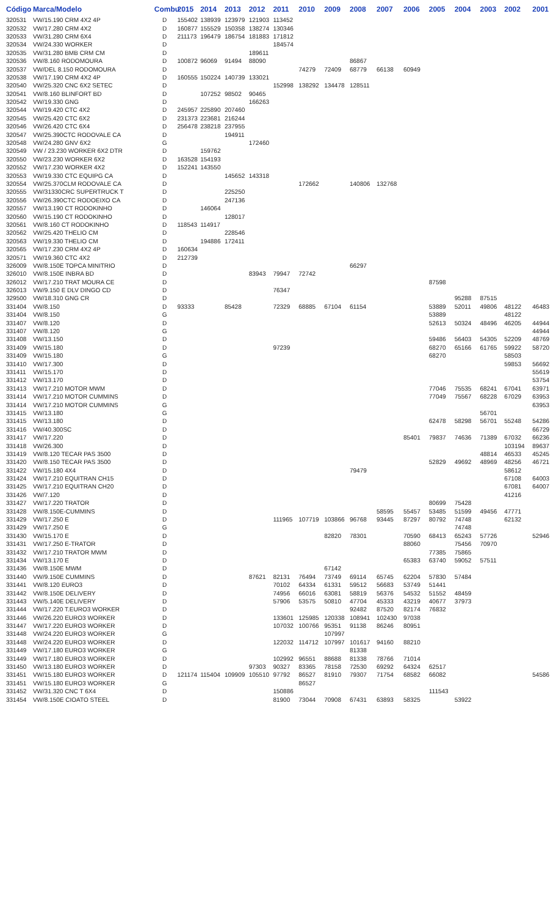| Código | Marca/Modelo | Combu | 2015 | 2014 | 2013 | 2012 | 2011 | 2010 | 2009 | 2008 | 2007 | 2006 | 2005 | 2004 | 2003 | 2002 | 2001 |
| --- | --- | --- | --- | --- | --- | --- | --- | --- | --- | --- | --- | --- | --- | --- | --- | --- | --- |
| 320531 | VW/15.190 CRM 4X2 4P | D | 155402 | 138939 | 123979 | 121903 | 113452 | | | | | | | | | | |
| 320532 | VW/17.280 CRM 4X2 | D | 160877 | 155529 | 150358 | 138274 | 130346 | | | | | | | | | | |
| 320533 | VW/31.280 CRM 6X4 | D | 211173 | 196479 | 186754 | 181883 | 171812 | | | | | | | | | | |
| 320534 | VW/24.330 WORKER | D | | | | | 184574 | | | | | | | | | | |
| 320535 | VW/31.280 BMB CRM CM | D | | | | 189611 | | | | | | | | | | | |
| 320536 | VW/8.160 RODOMOURA | D | 100872 | 96069 | 91494 | 88090 | | | | 86867 | | | | | | | |
| 320537 | VW/DEL 8.150 RODOMOURA | D | | | | | | 74279 | 72409 | 68779 | 66138 | 60949 | | | | | |
| 320538 | VW/17.190 CRM 4X2 4P | D | 160555 | 150224 | 140739 | 133021 | | | | | | | | | | | |
| 320540 | VW/25.320 CNC 6X2 SETEC | D | | | | | 152998 | 138292 | 134478 | 128511 | | | | | | | |
| 320541 | VW/8.160 BLINFORT BD | D | | 107252 | 98502 | 90465 | | | | | | | | | | | |
| 320542 | VW/19.330 GNG | D | | | | 166263 | | | | | | | | | | | |
| 320544 | VW/19.420 CTC 4X2 | D | 245957 | 225890 | 207460 | | | | | | | | | | | | |
| 320545 | VW/25.420 CTC 6X2 | D | 231373 | 223681 | 216244 | | | | | | | | | | | | |
| 320546 | VW/26.420 CTC 6X4 | D | 256478 | 238218 | 237955 | | | | | | | | | | | | |
| 320547 | VW/25.390CTC RODOVALE CA | D | | | 194911 | | | | | | | | | | | | |
| 320548 | VW/24.280 GNV 6X2 | G | | | | 172460 | | | | | | | | | | | |
| 320549 | VW / 23.230 WORKER 6X2 DTR | D | | 159762 | | | | | | | | | | | | | |
| 320550 | VW/23.230 WORKER 6X2 | D | 163528 | 154193 | | | | | | | | | | | | | |
| 320552 | VW/17.230 WORKER 4X2 | D | 152241 | 143550 | | | | | | | | | | | | | |
| 320553 | VW/19.330 CTC EQUIPG CA | D | | | 145652 | 143318 | | | | | | | | | | | |
| 320554 | VW/25.370CLM RODOVALE CA | D | | | | | | 172662 | | 140806 | 132768 | | | | | | |
| 320555 | VW/31330CRC SUPERTRUCK T | D | | | 225250 | | | | | | | | | | | | |
| 320556 | VW/26.390CTC RODOEIXO CA | D | | | 247136 | | | | | | | | | | | | |
| 320557 | VW/13.190 CT RODOKINHO | D | | 146064 | | | | | | | | | | | | | |
| 320560 | VW/15.190 CT RODOKINHO | D | | | 128017 | | | | | | | | | | | | |
| 320561 | VW/8.160 CT RODOKINHO | D | 118543 | 114917 | | | | | | | | | | | | | |
| 320562 | VW/25.420 THELIO CM | D | | | 228546 | | | | | | | | | | | | |
| 320563 | VW/19.330 THELIO CM | D | | 194886 | 172411 | | | | | | | | | | | | |
| 320565 | VW/17.230 CRM 4X2 4P | D | 160634 | | | | | | | | | | | | | | |
| 320571 | VW/19.360 CTC 4X2 | D | 212739 | | | | | | | | | | | | | | |
| 326009 | VW/8.150E TOPCA MINITRIO | D | | | | | | | | 66297 | | | | | | | |
| 326010 | VW/8.150E INBRA BD | D | | | | 83943 | 79947 | 72742 | | | | | | | | | |
| 326012 | VW/17.210 TRAT MOURA CE | D | | | | | | | | | | | 87598 | | | | |
| 326013 | VW/9.150 E DLV DINGO CD | D | | | | | 76347 | | | | | | | | | | |
| 329500 | VW/18.310 GNG CR | D | | | | | | | | | | | | 95288 | 87515 | | |
| 331404 | VW/8.150 | D | 93333 | | 85428 | | 72329 | 68885 | 67104 | 61154 | | | 53889 | 52011 | 49806 | 48122 | 46483 |
| 331404 | VW/8.150 | G | | | | | | | | | | | 53889 | | | 48122 | |
| 331407 | VW/8.120 | D | | | | | | | | | | | 52613 | 50324 | 48496 | 46205 | 44944 |
| 331407 | VW/8.120 | G | | | | | | | | | | | | | | | 44944 |
| 331408 | VW/13.150 | D | | | | | | | | | | | 59486 | 56403 | 54305 | 52209 | 48769 |
| 331409 | VW/15.180 | D | | | | | 97239 | | | | | | 68270 | 65166 | 61765 | 59922 | 58720 |
| 331409 | VW/15.180 | G | | | | | | | | | | | 68270 | | | 58503 | |
| 331410 | VW/17.300 | D | | | | | | | | | | | | | | 59853 | 56692 |
| 331411 | VW/15.170 | D | | | | | | | | | | | | | | | 55619 |
| 331412 | VW/13.170 | D | | | | | | | | | | | | | | | 53754 |
| 331413 | VW/17.210 MOTOR MWM | D | | | | | | | | | | | 77046 | 75535 | 68241 | 67041 | 63971 |
| 331414 | VW/17.210 MOTOR CUMMINS | D | | | | | | | | | | | 77049 | 75567 | 68228 | 67029 | 63953 |
| 331414 | VW/17.210 MOTOR CUMMINS | G | | | | | | | | | | | | | | | 63953 |
| 331415 | VW/13.180 | G | | | | | | | | | | | | | 56701 | | |
| 331415 | VW/13.180 | D | | | | | | | | | | | 62478 | 58298 | 56701 | 55248 | 54286 |
| 331416 | VW/40.300SC | D | | | | | | | | | | | | | | | 66729 |
| 331417 | VW/17.220 | D | | | | | | | | | | 85401 | 79837 | 74636 | 71389 | 67032 | 66236 |
| 331418 | VW/26.300 | D | | | | | | | | | | | | | | 103194 | 89637 |
| 331419 | VW/8.120 TECAR PAS 3500 | D | | | | | | | | | | | | | 48814 | 46533 | 45245 |
| 331420 | VW/8.150 TECAR PAS 3500 | D | | | | | | | | | | | 52829 | 49692 | 48969 | 48256 | 46721 |
| 331422 | VW/15.180 4X4 | D | | | | | | | | 79479 | | | | | | 58612 | |
| 331424 | VW/17.210 EQUITRAN CH15 | D | | | | | | | | | | | | | | 67108 | 64003 |
| 331425 | VW/17.210 EQUITRAN CH20 | D | | | | | | | | | | | | | | 67081 | 64007 |
| 331426 | VW/7.120 | D | | | | | | | | | | | | | | 41216 | |
| 331427 | VW/17.220 TRATOR | D | | | | | | | | | | | 80699 | 75428 | | | |
| 331428 | VW/8.150E-CUMMINS | D | | | | | | | | | 58595 | 55457 | 53485 | 51599 | 49456 | 47771 | |
| 331429 | VW/17.250 E | D | | | | | 111965 | 107719 | 103866 | 96768 | 93445 | 87297 | 80792 | 74748 | | 62132 | |
| 331429 | VW/17.250 E | G | | | | | | | | | | | | 74748 | | | |
| 331430 | VW/15.170 E | D | | | | | | | 82820 | 78301 | | 70590 | 68413 | 65243 | 57726 | | 52946 |
| 331431 | VW/17.250 E-TRATOR | D | | | | | | | | | | 88060 | | 75456 | 70970 | | |
| 331432 | VW/17.210 TRATOR MWM | D | | | | | | | | | | | 77385 | 75865 | | | |
| 331434 | VW/13.170 E | D | | | | | | | | | | 65383 | 63740 | 59052 | 57511 | | |
| 331436 | VW/8.150E MWM | D | | | | | | | 67142 | | | | | | | | |
| 331440 | VW/9.150E CUMMINS | D | | | | 87621 | 82131 | 76494 | 73749 | 69114 | 65745 | 62204 | 57830 | 57484 | | | |
| 331441 | VW/8.120 EURO3 | D | | | | | 70102 | 64334 | 61331 | 59512 | 56683 | 53749 | 51441 | | | | |
| 331442 | VW/8.150E DELIVERY | D | | | | | 74956 | 66016 | 63081 | 58819 | 56376 | 54532 | 51552 | 48459 | | | |
| 331443 | VW/5.140E DELIVERY | D | | | | | 57906 | 53575 | 50810 | 47704 | 45333 | 43219 | 40677 | 37973 | | | |
| 331444 | VW/17.220 T.EURO3 WORKER | D | | | | | | | | 92482 | 87520 | 82174 | 76832 | | | | |
| 331446 | VW/26.220 EURO3 WORKER | D | | | | | 133601 | 125985 | 120338 | 108941 | 102430 | 97038 | | | | | |
| 331447 | VW/17.220 EURO3 WORKER | D | | | | | 107032 | 100766 | 95351 | 91138 | 86246 | 80951 | | | | | |
| 331448 | VW/24.220 EURO3 WORKER | G | | | | | | | 107997 | | | | | | | | |
| 331448 | VW/24.220 EURO3 WORKER | D | | | | | 122032 | 114712 | 107997 | 101617 | 94160 | 88210 | | | | | |
| 331449 | VW/17.180 EURO3 WORKER | G | | | | | | | | 81338 | | | | | | | |
| 331449 | VW/17.180 EURO3 WORKER | D | | | | | 102992 | 96551 | 88688 | 81338 | 78766 | 71014 | | | | | |
| 331450 | VW/13.180 EURO3 WORKER | D | | | | 97303 | 90327 | 83365 | 78158 | 72530 | 69292 | 64324 | 62517 | | | | |
| 331451 | VW/15.180 EURO3 WORKER | D | 121174 | 115404 | 109909 | 105510 | 97792 | 86527 | 81910 | 79307 | 71754 | 68582 | 66082 | | | | 54586 |
| 331451 | VW/15.180 EURO3 WORKER | G | | | | | | 86527 | | | | | | | | | |
| 331452 | VW/31.320 CNC T 6X4 | D | | | | | 150886 | | | | | | 111543 | | | | |
| 331454 | VW/8.150E CIOATO STEEL | D | | | | | 81900 | 73044 | 70908 | 67431 | 63893 | 58325 | | 53922 | | | |